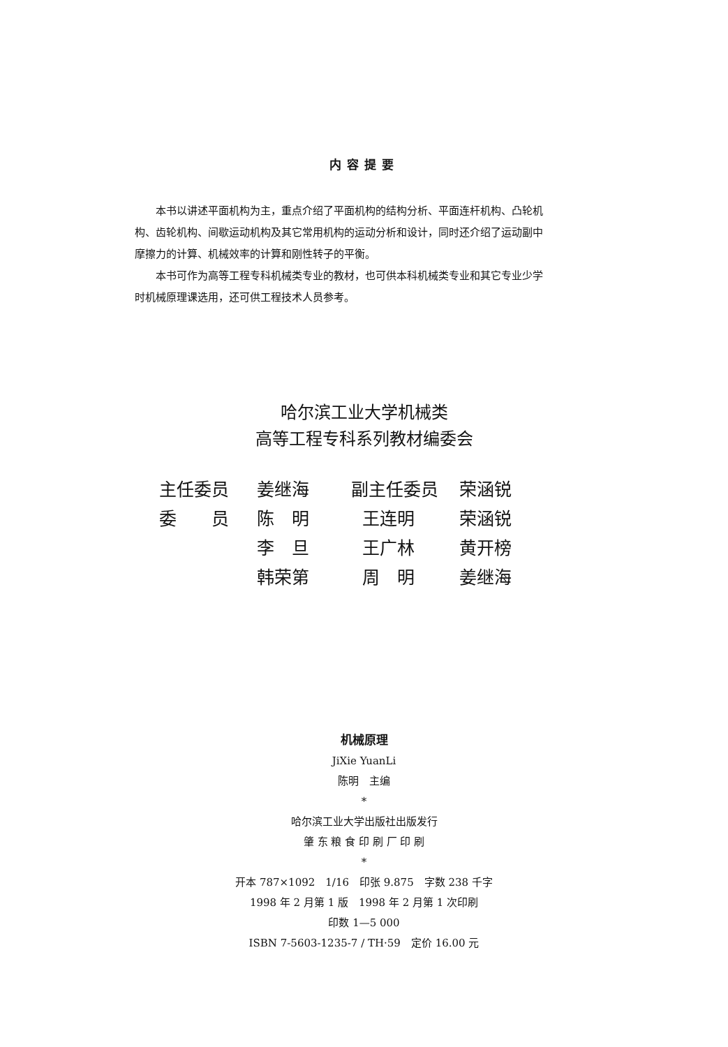内容提要
本书以讲述平面机构为主，重点介绍了平面机构的结构分析、平面连杆机构、凸轮机构、齿轮机构、间歇运动机构及其它常用机构的运动分析和设计，同时还介绍了运动副中摩擦力的计算、机械效率的计算和刚性转子的平衡。
本书可作为高等工程专科机械类专业的教材，也可供本科机械类专业和其它专业少学时机械原理课选用，还可供工程技术人员参考。
哈尔滨工业大学机械类
高等工程专科系列教材编委会
| 主任委员 | 姜继海 | 副主任委员 | 荣涵锐 |
| 委 员 | 陈 明 | 王连明 | 荣涵锐 |
| | 李 旦 | 王广林 | 黄开榜 |
| | 韩荣第 | 周 明 | 姜继海 |
机械原理
JiXie YuanLi
陈明　主编
*
哈尔滨工业大学出版社出版发行
肇 东 粮 食 印 刷 厂 印 刷
*
开本 787×1092　1/16　印张 9.875　字数 238 千字
1998 年 2 月第 1 版　1998 年 2 月第 1 次印刷
印数 1—5 000
ISBN 7-5603-1235-7 / TH·59　定价 16.00 元